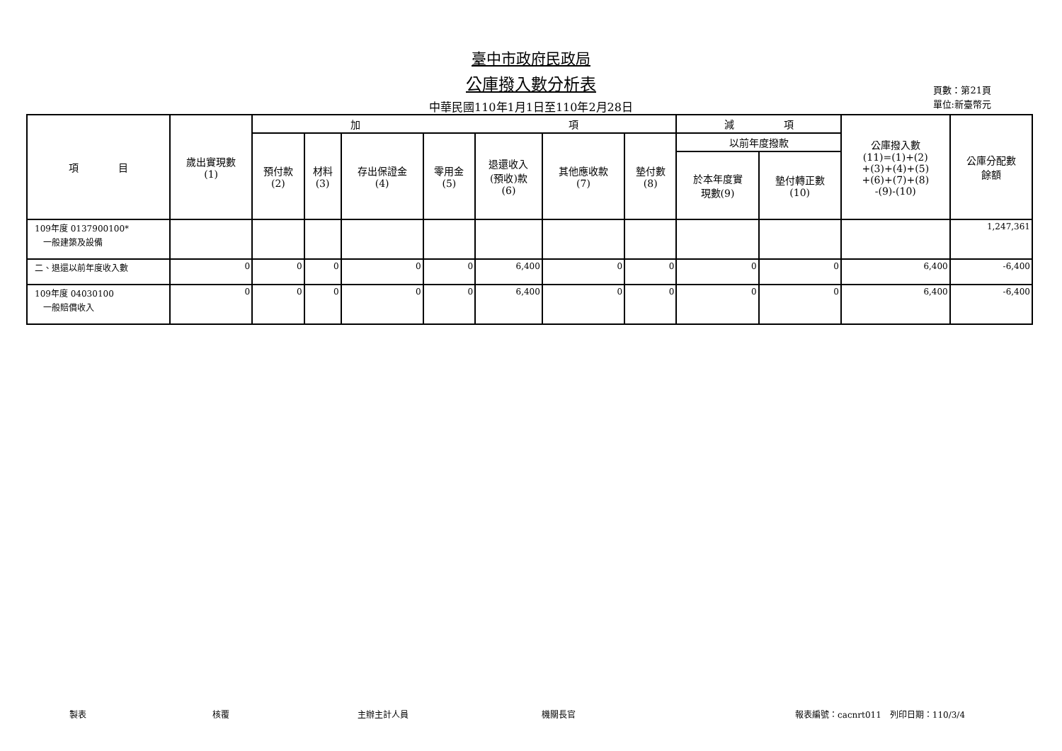臺中市政府民政局
公庫撥入數分析表
中華民國110年1月1日至110年2月28日
頁數：第21頁
單位:新臺幣元
| 項 目 | 歲出實現數 (1) | 加 項 | | | | | | | 減 項 | | 公庫撥入數 (11)=(1)+(2) +(3)+(4)+(5) +(6)+(7)+(8) -(9)-(10) | 公庫分配數 餘額 |
| --- | --- | --- | --- | --- | --- | --- | --- | --- | --- | --- | --- | --- |
| | | 預付款 (2) | 材料 (3) | 存出保證金 (4) | 零用金 (5) | 退還收入 (預收)款 (6) | 其他應收款 (7) | 墊付數 (8) | 以前年度撥款 | | | |
| | | | | | | | | | 於本年度實 現數(9) | 墊付轉正數 (10) | | |
| 109年度 0137900100* 一般建築及設備 | | | | | | | | | | | | 1,247,361 |
| 二、退還以前年度收入數 | 0 | 0 | 0 | 0 | 0 | 6,400 | 0 | 0 | 0 | 0 | 6,400 | -6,400 |
| 109年度 04030100 一般賠償收入 | 0 | 0 | 0 | 0 | 0 | 6,400 | 0 | 0 | 0 | 0 | 6,400 | -6,400 |
製表 核覆 主辦主計人員 機關長官 報表編號：cacnrt011　列印日期：110/3/4